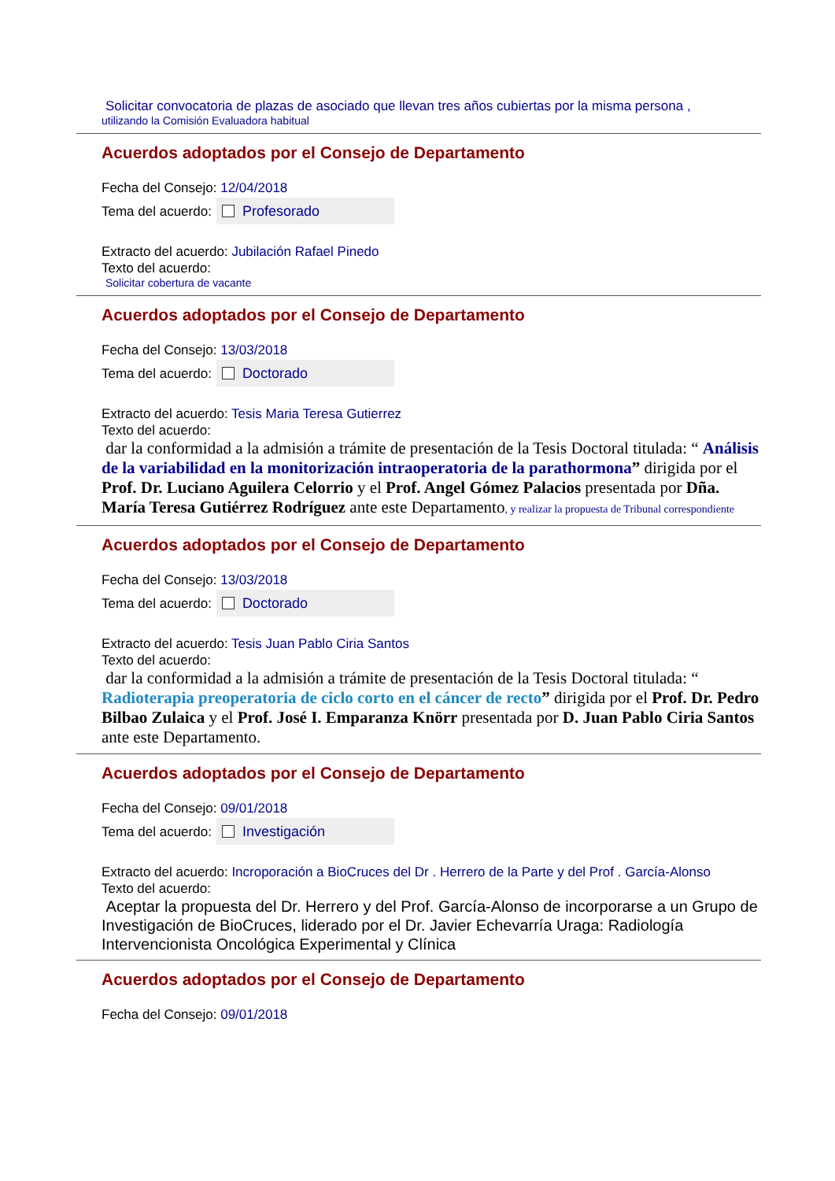Solicitar convocatoria de plazas de asociado que llevan tres años cubiertas por la misma persona ,
utilizando la Comisión Evaluadora habitual
Acuerdos adoptados por el Consejo de Departamento
Fecha del Consejo: 12/04/2018
Tema del acuerdo:
Profesorado
Extracto del acuerdo: Jubilación Rafael Pinedo
Texto del acuerdo:
Solicitar cobertura de vacante
Acuerdos adoptados por el Consejo de Departamento
Fecha del Consejo: 13/03/2018
Tema del acuerdo:
Doctorado
Extracto del acuerdo: Tesis Maria Teresa Gutierrez
Texto del acuerdo:
dar la conformidad a la admisión a trámite de presentación de la Tesis Doctoral titulada: “ Análisis de la variabilidad en la monitorización intraoperatoria de la parathormona” dirigida por el Prof. Dr. Luciano Aguilera Celorrio y el Prof. Angel Gómez Palacios presentada por Dña. María Teresa Gutiérrez Rodríguez ante este Departamento, y realizar la propuesta de Tribunal correspondiente
Acuerdos adoptados por el Consejo de Departamento
Fecha del Consejo: 13/03/2018
Tema del acuerdo:
Doctorado
Extracto del acuerdo: Tesis Juan Pablo Ciria Santos
Texto del acuerdo:
dar la conformidad a la admisión a trámite de presentación de la Tesis Doctoral titulada: “ Radioterapia preoperatoria de ciclo corto en el cáncer de recto” dirigida por el Prof. Dr. Pedro Bilbao Zulaica y el Prof. José I. Emparanza Knörr presentada por D. Juan Pablo Ciria Santos ante este Departamento.
Acuerdos adoptados por el Consejo de Departamento
Fecha del Consejo: 09/01/2018
Tema del acuerdo:
Investigación
Extracto del acuerdo: Incroporación a BioCruces del Dr . Herrero de la Parte y del Prof . García-Alonso
Texto del acuerdo:
Aceptar la propuesta del Dr. Herrero y del Prof. García-Alonso de incorporarse a un Grupo de Investigación de BioCruces, liderado por el Dr. Javier Echevarría Uraga: Radiología Intervencionista Oncológica Experimental y Clínica
Acuerdos adoptados por el Consejo de Departamento
Fecha del Consejo: 09/01/2018